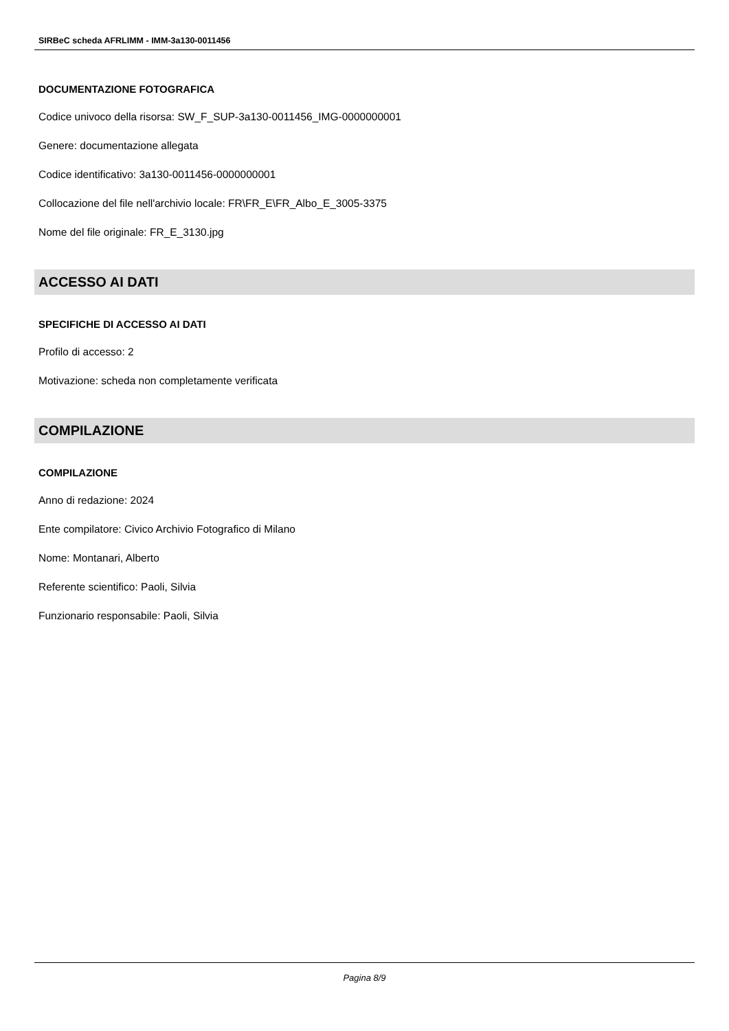SIRBeC scheda AFRLIMM - IMM-3a130-0011456
DOCUMENTAZIONE FOTOGRAFICA
Codice univoco della risorsa: SW_F_SUP-3a130-0011456_IMG-0000000001
Genere: documentazione allegata
Codice identificativo: 3a130-0011456-0000000001
Collocazione del file nell'archivio locale: FR\FR_E\FR_Albo_E_3005-3375
Nome del file originale: FR_E_3130.jpg
ACCESSO AI DATI
SPECIFICHE DI ACCESSO AI DATI
Profilo di accesso: 2
Motivazione: scheda non completamente verificata
COMPILAZIONE
COMPILAZIONE
Anno di redazione: 2024
Ente compilatore: Civico Archivio Fotografico di Milano
Nome: Montanari, Alberto
Referente scientifico: Paoli, Silvia
Funzionario responsabile: Paoli, Silvia
Pagina 8/9